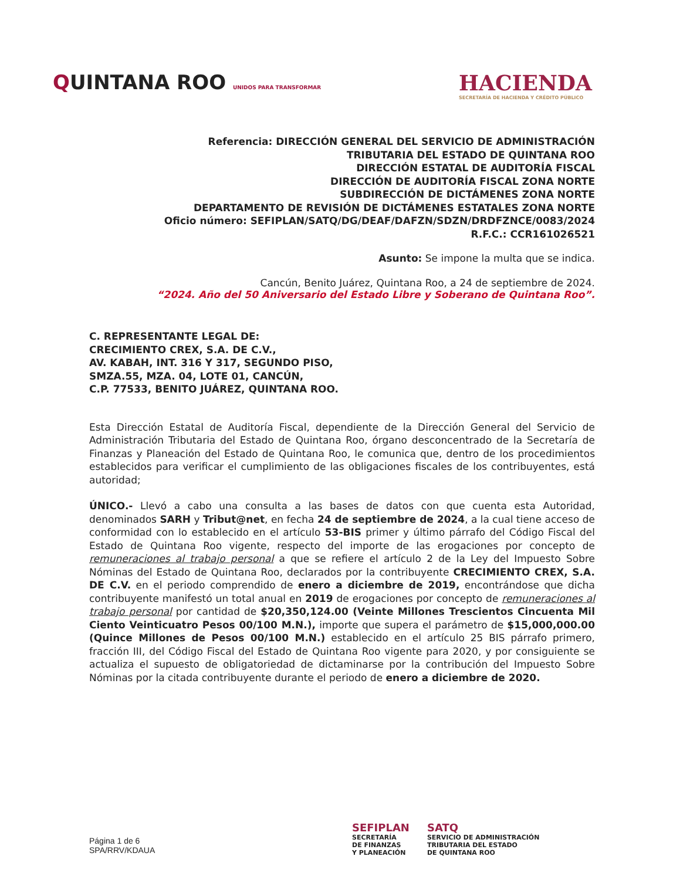QUINTANA ROO UNIDOS PARA TRANSFORMAR
HACIENDA
SECRETARÍA DE HACIENDA Y CRÉDITO PÚBLICO
Referencia: DIRECCIÓN GENERAL DEL SERVICIO DE ADMINISTRACIÓN
TRIBUTARIA DEL ESTADO DE QUINTANA ROO
DIRECCIÓN ESTATAL DE AUDITORÍA FISCAL
DIRECCIÓN DE AUDITORÍA FISCAL ZONA NORTE
SUBDIRECCIÓN DE DICTÁMENES ZONA NORTE
DEPARTAMENTO DE REVISIÓN DE DICTÁMENES ESTATALES ZONA NORTE
Oficio número: SEFIPLAN/SATQ/DG/DEAF/DAFZN/SDZN/DRDFZNCE/0083/2024
R.F.C.: CCR161026521
Asunto: Se impone la multa que se indica.
Cancún, Benito Juárez, Quintana Roo, a 24 de septiembre de 2024.
“2024. Año del 50 Aniversario del Estado Libre y Soberano de Quintana Roo”.
C. REPRESENTANTE LEGAL DE:
CRECIMIENTO CREX, S.A. DE C.V.,
AV. KABAH, INT. 316 Y 317, SEGUNDO PISO,
SMZA.55, MZA. 04, LOTE 01, CANCÚN,
C.P. 77533, BENITO JUÁREZ, QUINTANA ROO.
Esta Dirección Estatal de Auditoría Fiscal, dependiente de la Dirección General del Servicio de Administración Tributaria del Estado de Quintana Roo, órgano desconcentrado de la Secretaría de Finanzas y Planeación del Estado de Quintana Roo, le comunica que, dentro de los procedimientos establecidos para verificar el cumplimiento de las obligaciones fiscales de los contribuyentes, está autoridad;
ÚNICO.- Llevó a cabo una consulta a las bases de datos con que cuenta esta Autoridad, denominados SARH y Tribut@net, en fecha 24 de septiembre de 2024, a la cual tiene acceso de conformidad con lo establecido en el artículo 53-BIS primer y último párrafo del Código Fiscal del Estado de Quintana Roo vigente, respecto del importe de las erogaciones por concepto de remuneraciones al trabajo personal a que se refiere el artículo 2 de la Ley del Impuesto Sobre Nóminas del Estado de Quintana Roo, declarados por la contribuyente CRECIMIENTO CREX, S.A. DE C.V. en el periodo comprendido de enero a diciembre de 2019, encontrándose que dicha contribuyente manifestó un total anual en 2019 de erogaciones por concepto de remuneraciones al trabajo personal por cantidad de $20,350,124.00 (Veinte Millones Trescientos Cincuenta Mil Ciento Veinticuatro Pesos 00/100 M.N.), importe que supera el parámetro de $15,000,000.00 (Quince Millones de Pesos 00/100 M.N.) establecido en el artículo 25 BIS párrafo primero, fracción III, del Código Fiscal del Estado de Quintana Roo vigente para 2020, y por consiguiente se actualiza el supuesto de obligatoriedad de dictaminarse por la contribución del Impuesto Sobre Nóminas por la citada contribuyente durante el periodo de enero a diciembre de 2020.
Página 1 de 6
SPA/RRV/KDAUA
SEFIPLAN
SECRETARÍA
DE FINANZAS
Y PLANEACIÓN
SATQ
SERVICIO DE ADMINISTRACIÓN
TRIBUTARIA DEL ESTADO
DE QUINTANA ROO